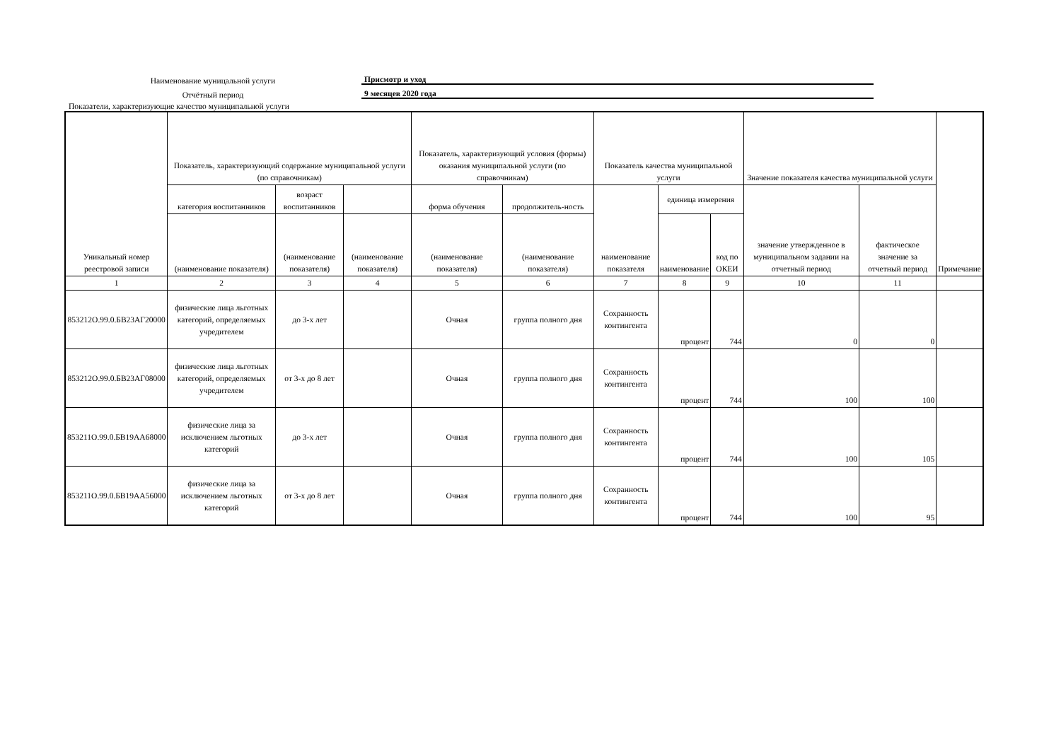Наименование муницальной услуги
Присмотр и уход
Отчётный период
9 месяцев 2020 года
Показатели, характеризующие качество муниципальной услуги
| Уникальный номер реестровой записи | Показатель, характеризующий содержание муниципальной услуги (по справочникам) | | | Показатель, характеризующий условия (формы) оказания муниципальной услуги (по справочникам) | | Показатель качества муниципальной услуги | | | Значение показателя качества муниципальной услуги | | Примечание |
| --- | --- | --- | --- | --- | --- | --- | --- | --- | --- | --- | --- |
| | категория воспитанников | возраст воспитанников | | форма обучения | продолжитель-ность | наименование показателя | единица измерения | | значение утвержденное в муниципальном задании на отчетный период | фактическое значение за отчетный период | |
| | (наименование показателя) | (наименование показателя) | (наименование показателя) | (наименование показателя) | (наименование показателя) | | наименование | код по ОКЕИ | | | |
| 1 | 2 | 3 | 4 | 5 | 6 | 7 | 8 | 9 | 10 | 11 | |
| 853212О.99.0.БВ23АГ20000 | физические лица льготных категорий, определяемых учредителем | до 3-х лет | | Очная | группа полного дня | Сохранность контингента | процент | 744 | 0 | 0 | |
| 853212О.99.0.БВ23АГ08000 | физические лица льготных категорий, определяемых учредителем | от 3-х до 8 лет | | Очная | группа полного дня | Сохранность контингента | процент | 744 | 100 | 100 | |
| 853211О.99.0.БВ19АА68000 | физические лица за исключением льготных категорий | до 3-х лет | | Очная | группа полного дня | Сохранность контингента | процент | 744 | 100 | 105 | |
| 853211О.99.0.БВ19АА56000 | физические лица за исключением льготных категорий | от 3-х до 8 лет | | Очная | группа полного дня | Сохранность контингента | процент | 744 | 100 | 95 | |